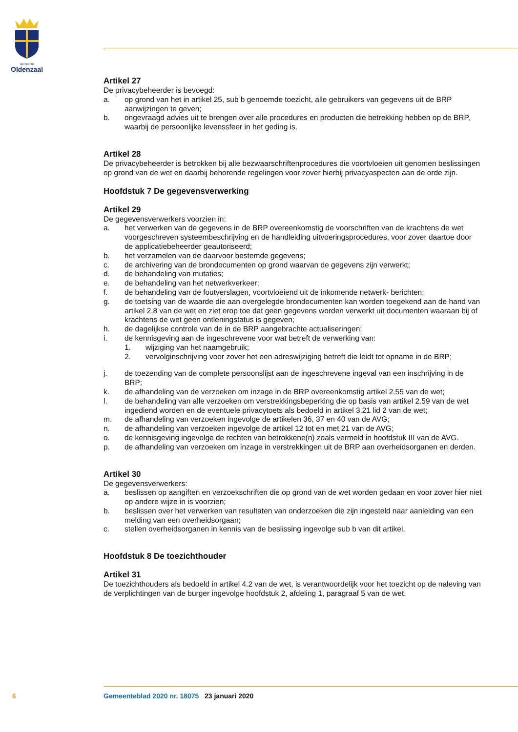Gemeente
Oldenzaal
Artikel 27
De privacybeheerder is bevoegd:
a. op grond van het in artikel 25, sub b genoemde toezicht, alle gebruikers van gegevens uit de BRP aanwijzingen te geven;
b. ongevraagd advies uit te brengen over alle procedures en producten die betrekking hebben op de BRP, waarbij de persoonlijke levenssfeer in het geding is.
Artikel 28
De privacybeheerder is betrokken bij alle bezwaarschriftenprocedures die voortvloeien uit genomen beslissingen op grond van de wet en daarbij behorende regelingen voor zover hierbij privacyaspecten aan de orde zijn.
Hoofdstuk 7 De gegevensverwerking
Artikel 29
De gegevensverwerkers voorzien in:
a. het verwerken van de gegevens in de BRP overeenkomstig de voorschriften van de krachtens de wet voorgeschreven systeembeschrijving en de handleiding uitvoeringsprocedures, voor zover daartoe door de applicatiebeheerder geautoriseerd;
b. het verzamelen van de daarvoor bestemde gegevens;
c. de archivering van de brondocumenten op grond waarvan de gegevens zijn verwerkt;
d. de behandeling van mutaties;
e. de behandeling van het netwerkverkeer;
f. de behandeling van de foutverslagen, voortvloeiend uit de inkomende netwerk- berichten;
g. de toetsing van de waarde die aan overgelegde brondocumenten kan worden toegekend aan de hand van artikel 2.8 van de wet en ziet erop toe dat geen gegevens worden verwerkt uit documenten waaraan bij of krachtens de wet geen ontleningstatus is gegeven;
h. de dagelijkse controle van de in de BRP aangebrachte actualiseringen;
i. de kennisgeving aan de ingeschrevene voor wat betreft de verwerking van:
1. wijziging van het naamgebruik;
2. vervolginschrijving voor zover het een adreswijziging betreft die leidt tot opname in de BRP;
j. de toezending van de complete persoonslijst aan de ingeschrevene ingeval van een inschrijving in de BRP;
k. de afhandeling van de verzoeken om inzage in de BRP overeenkomstig artikel 2.55 van de wet;
l. de behandeling van alle verzoeken om verstrekkingsbeperking die op basis van artikel 2.59 van de wet ingediend worden en de eventuele privacytoets als bedoeld in artikel 3.21 lid 2 van de wet;
m. de afhandeling van verzoeken ingevolge de artikelen 36, 37 en 40 van de AVG;
n. de afhandeling van verzoeken ingevolge de artikel 12 tot en met 21 van de AVG;
o. de kennisgeving ingevolge de rechten van betrokkene(n) zoals vermeld in hoofdstuk III van de AVG.
p. de afhandeling van verzoeken om inzage in verstrekkingen uit de BRP aan overheidsorganen en derden.
Artikel 30
De gegevensverwerkers:
a. beslissen op aangiften en verzoekschriften die op grond van de wet worden gedaan en voor zover hier niet op andere wijze in is voorzien;
b. beslissen over het verwerken van resultaten van onderzoeken die zijn ingesteld naar aanleiding van een melding van een overheidsorgaan;
c. stellen overheidsorganen in kennis van de beslissing ingevolge sub b van dit artikel.
Hoofdstuk 8 De toezichthouder
Artikel 31
De toezichthouders als bedoeld in artikel 4.2 van de wet, is verantwoordelijk voor het toezicht op de naleving van de verplichtingen van de burger ingevolge hoofdstuk 2, afdeling 1, paragraaf 5 van de wet.
6 Gemeenteblad 2020 nr. 18075 23 januari 2020